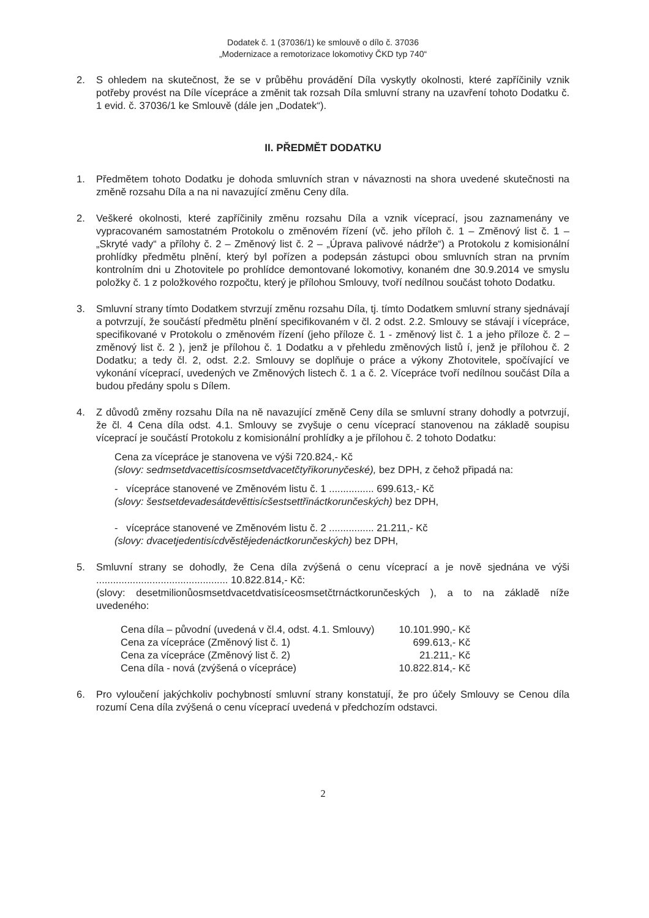Dodatek č. 1 (37036/1) ke smlouvě o dílo č. 37036
„Modernizace a remotorizace lokomotivy ČKD typ 740“
2. S ohledem na skutečnost, že se v průběhu provádění Díla vyskytly okolnosti, které zapříčinily vznik potřeby provést na Díle vícepráce a změnit tak rozsah Díla smluvní strany na uzavření tohoto Dodatku č. 1 evid. č. 37036/1 ke Smlouvě (dále jen „Dodatek“).
II. PŘEDMĚT DODATKU
1. Předmětem tohoto Dodatku je dohoda smluvních stran v návaznosti na shora uvedené skutečnosti na změně rozsahu Díla a na ni navazující změnu Ceny díla.
2. Veškeré okolnosti, které zapříčinily změnu rozsahu Díla a vznik víceprací, jsou zaznamenány ve vypracovaném samostatném Protokolu o změnovém řízení (vč. jeho příloh č. 1 – Změnový list č. 1 – „Skryté vady“ a přílohy č. 2 – Změnový list č. 2 – „Úprava palivové nádrže“) a Protokolu z komisionální prohlídky předmětu plnění, který byl pořízen a podepsán zástupci obou smluvních stran na prvním kontrolním dni u Zhotovitele po prohlídce demontované lokomotivy, konaném dne 30.9.2014 ve smyslu položky č. 1 z položkového rozpočtu, který je přílohou Smlouvy, tvoří nedílnou součást tohoto Dodatku.
3. Smluvní strany tímto Dodatkem stvrzují změnu rozsahu Díla, tj. tímto Dodatkem smluvní strany sjednávají a potvrzují, že součástí předmětu plnění specifikovaném v čl. 2 odst. 2.2. Smlouvy se stávají i vícepráce, specifikované v Protokolu o změnovém řízení (jeho příloze č. 1 - změnový list č. 1 a jeho příloze č. 2 – změnový list č. 2 ), jenž je přílohou č. 1 Dodatku a v přehledu změnových listů í, jenž je přílohou č. 2 Dodatku; a tedy čl. 2, odst. 2.2. Smlouvy se doplňuje o práce a výkony Zhotovitele, spočívající ve vykonání víceprací, uvedených ve Změnových listech č. 1 a č. 2. Vícepráce tvoří nedílnou součást Díla a budou předány spolu s Dílem.
4. Z důvodů změny rozsahu Díla na ně navazující změně Ceny díla se smluvní strany dohodly a potvrzují, že čl. 4 Cena díla odst. 4.1. Smlouvy se zvyšuje o cenu víceprací stanovenou na základě soupisu víceprací je součástí Protokolu z komisionální prohlídky a je přílohou č. 2 tohoto Dodatku:
Cena za vícepráce je stanovena ve výši 720.824,- Kč
(slovy: sedmsetdvacettisícosmsetdvacetčtyřikorunyčeské), bez DPH, z čehož připadá na:
- vícepráce stanovené ve Změnovém listu č. 1 ................ 699.613,- Kč
(slovy: šestsetdevadesátdevěttisícšestsettřináctkorunčeských) bez DPH,
- vícepráce stanovené ve Změnovém listu č. 2 ................ 21.211,- Kč
(slovy: dvacetjedentisícdvěstějedenáctkorunčeských) bez DPH,
5. Smluvní strany se dohodly, že Cena díla zvýšená o cenu víceprací a je nově sjednána ve výši ............................................... 10.822.814,- Kč:
(slovy: desetmilionůosmsetdvacetdvatisíceosmsetčtrnáctkorunčeských ), a to na základě níže uvedeného:
| Cena díla – původní (uvedená v čl.4, odst. 4.1. Smlouvy) | 10.101.990,- Kč |
| Cena za vícepráce (Změnový list č. 1) | 699.613,- Kč |
| Cena za vícepráce (Změnový list č. 2) | 21.211,- Kč |
| Cena díla - nová (zvýšená o vícepráce) | 10.822.814,- Kč |
6. Pro vyloučení jakýchkoliv pochybností smluvní strany konstatují, že pro účely Smlouvy se Cenou díla rozumí Cena díla zvýšená o cenu víceprací uvedená v předchozím odstavci.
2